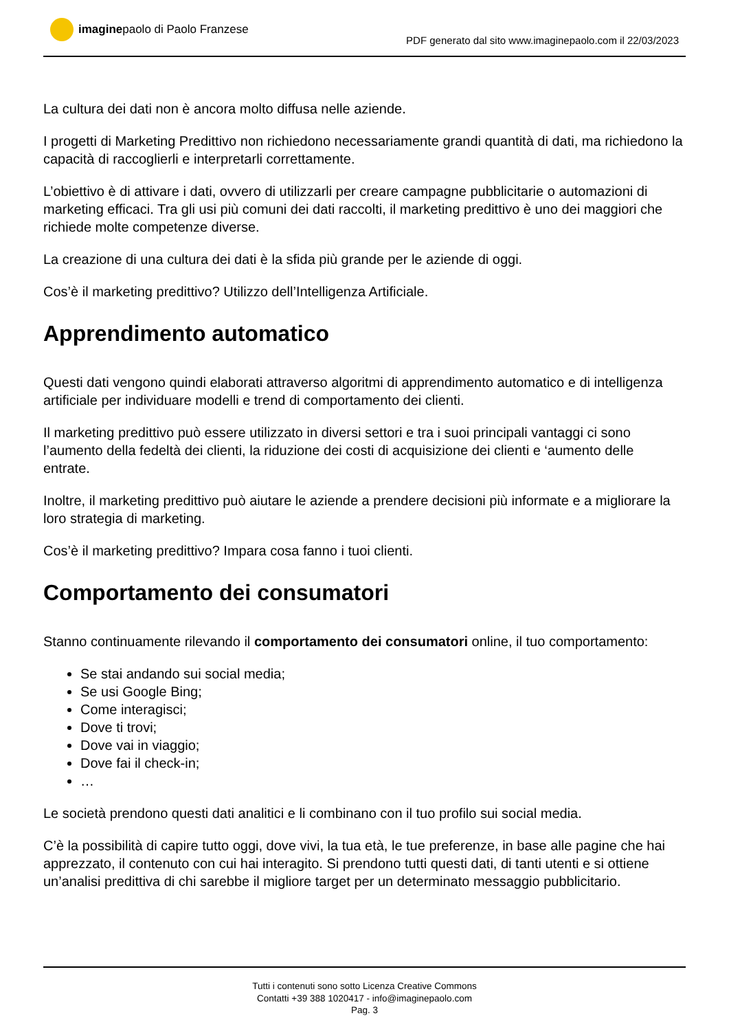imagine paolo di Paolo Franzese
PDF generato dal sito www.imaginepaolo.com il 22/03/2023
La cultura dei dati non è ancora molto diffusa nelle aziende.
I progetti di Marketing Predittivo non richiedono necessariamente grandi quantità di dati, ma richiedono la capacità di raccoglierli e interpretarli correttamente.
L’obiettivo è di attivare i dati, ovvero di utilizzarli per creare campagne pubblicitarie o automazioni di marketing efficaci. Tra gli usi più comuni dei dati raccolti, il marketing predittivo è uno dei maggiori che richiede molte competenze diverse.
La creazione di una cultura dei dati è la sfida più grande per le aziende di oggi.
Cos’è il marketing predittivo? Utilizzo dell’Intelligenza Artificiale.
Apprendimento automatico
Questi dati vengono quindi elaborati attraverso algoritmi di apprendimento automatico e di intelligenza artificiale per individuare modelli e trend di comportamento dei clienti.
Il marketing predittivo può essere utilizzato in diversi settori e tra i suoi principali vantaggi ci sono l’aumento della fedeltà dei clienti, la riduzione dei costi di acquisizione dei clienti e ‘aumento delle entrate.
Inoltre, il marketing predittivo può aiutare le aziende a prendere decisioni più informate e a migliorare la loro strategia di marketing.
Cos’è il marketing predittivo? Impara cosa fanno i tuoi clienti.
Comportamento dei consumatori
Stanno continuamente rilevando il comportamento dei consumatori online, il tuo comportamento:
Se stai andando sui social media;
Se usi Google Bing;
Come interagisci;
Dove ti trovi;
Dove vai in viaggio;
Dove fai il check-in;
…
Le società prendono questi dati analitici e li combinano con il tuo profilo sui social media.
C’è la possibilità di capire tutto oggi, dove vivi, la tua età, le tue preferenze, in base alle pagine che hai apprezzato, il contenuto con cui hai interagito. Si prendono tutti questi dati, di tanti utenti e si ottiene un’analisi predittiva di chi sarebbe il migliore target per un determinato messaggio pubblicitario.
Tutti i contenuti sono sotto Licenza Creative Commons
Contatti +39 388 1020417 - info@imaginepaolo.com
Pag. 3